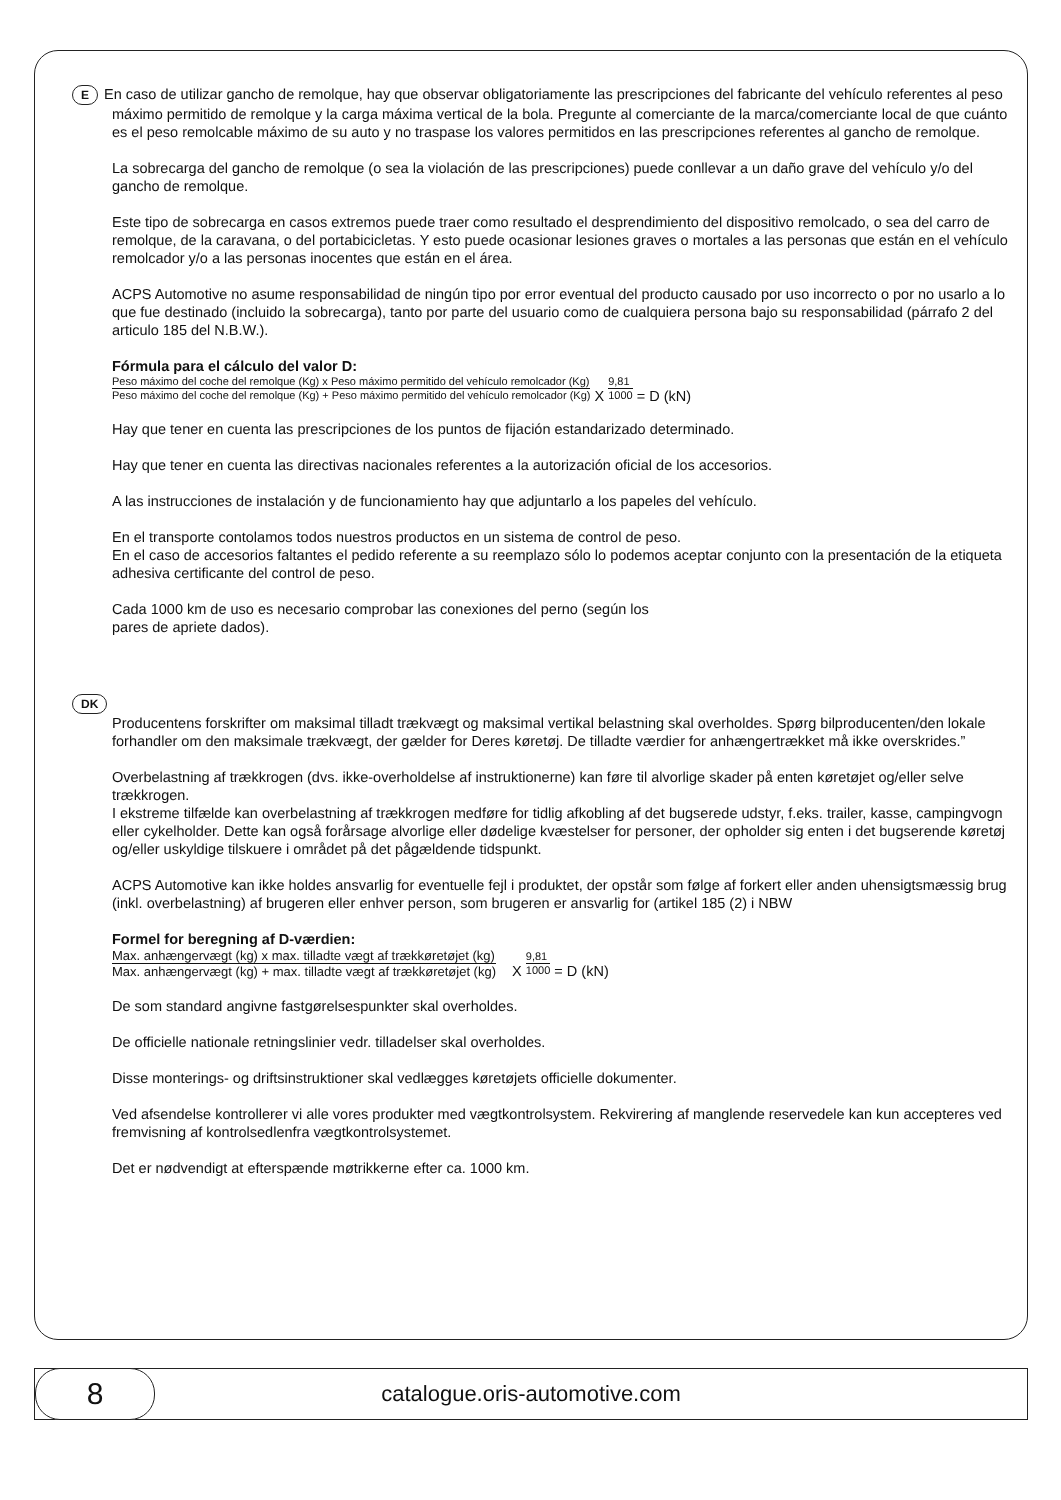E En caso de utilizar gancho de remolque, hay que observar obligatoriamente las prescripciones del fabricante del vehículo referentes al peso máximo permitido de remolque y la carga máxima vertical de la bola. Pregunte al comerciante de la marca/comerciante local de que cuánto es el peso remolcable máximo de su auto y no traspase los valores permitidos en las prescripciones referentes al gancho de remolque.
La sobrecarga del gancho de remolque (o sea la violación de las prescripciones) puede conllevar a un daño grave del vehículo y/o del gancho de remolque.
Este tipo de sobrecarga en casos extremos puede traer como resultado el desprendimiento del dispositivo remolcado, o sea del carro de remolque, de la caravana, o del portabicicletas. Y esto puede ocasionar lesiones graves o mortales a las personas que están en el vehículo remolcador y/o a las personas inocentes que están en el área.
ACPS Automotive no asume responsabilidad de ningún tipo por error eventual del producto causado por uso incorrecto o por no usarlo a lo que fue destinado (incluido la sobrecarga), tanto por parte del usuario como de cualquiera persona bajo su responsabilidad (párrafo 2 del articulo 185 del N.B.W.).
Fórmula para el cálculo del valor D:
Peso máximo del coche del remolque (Kg) x Peso máximo permitido del vehículo remolcador (Kg)
Peso máximo del coche del remolque (Kg) + Peso máximo permitido del vehículo remolcador (Kg)
X
9,81
1000
= D (kN)
Hay que tener en cuenta las prescripciones de los puntos de fijación estandarizado determinado.
Hay que tener en cuenta las directivas nacionales referentes a la autorización oficial de los accesorios.
A las instrucciones de instalación y de funcionamiento hay que adjuntarlo a los papeles del vehículo.
En el transporte contolamos todos nuestros productos en un sistema de control de peso.
En el caso de accesorios faltantes el pedido referente a su reemplazo sólo lo podemos aceptar conjunto con la presentación de la etiqueta adhesiva certificante del control de peso.
Cada 1000 km de uso es necesario comprobar las conexiones del perno (según los
pares de apriete dados).
DK
Producentens forskrifter om maksimal tilladt trækvægt og maksimal vertikal belastning skal overholdes. Spørg bilproducenten/den lokale forhandler om den maksimale trækvægt, der gælder for Deres køretøj. De tilladte værdier for anhængertrækket må ikke overskrides.”
Overbelastning af trækkrogen (dvs. ikke-overholdelse af instruktionerne) kan føre til alvorlige skader på enten køretøjet og/eller selve trækkrogen.
I ekstreme tilfælde kan overbelastning af trækkrogen medføre for tidlig afkobling af det bugserede udstyr, f.eks. trailer, kasse, campingvogn eller cykelholder. Dette kan også forårsage alvorlige eller dødelige kvæstelser for personer, der opholder sig enten i det bugserende køretøj og/eller uskyldige tilskuere i området på det pågældende tidspunkt.
ACPS Automotive kan ikke holdes ansvarlig for eventuelle fejl i produktet, der opstår som følge af forkert eller anden uhensigtsmæssig brug (inkl. overbelastning) af brugeren eller enhver person, som brugeren er ansvarlig for (artikel 185 (2) i NBW
Formel for beregning af D-værdien:
Max. anhængervægt (kg) x max. tilladte vægt af trækkøretøjet (kg)
Max. anhængervægt (kg) + max. tilladte vægt af trækkøretøjet (kg)
X
9,81
1000
= D (kN)
De som standard angivne fastgørelsespunkter skal overholdes.
De officielle nationale retningslinier vedr. tilladelser skal overholdes.
Disse monterings- og driftsinstruktioner skal vedlægges køretøjets officielle dokumenter.
Ved afsendelse kontrollerer vi alle vores produkter med vægtkontrolsystem. Rekvirering af manglende reservedele kan kun accepteres ved fremvisning af kontrolsedlenfra vægtkontrolsystemet.
Det er nødvendigt at efterspænde møtrikkerne efter ca. 1000 km.
8
catalogue.oris-automotive.com